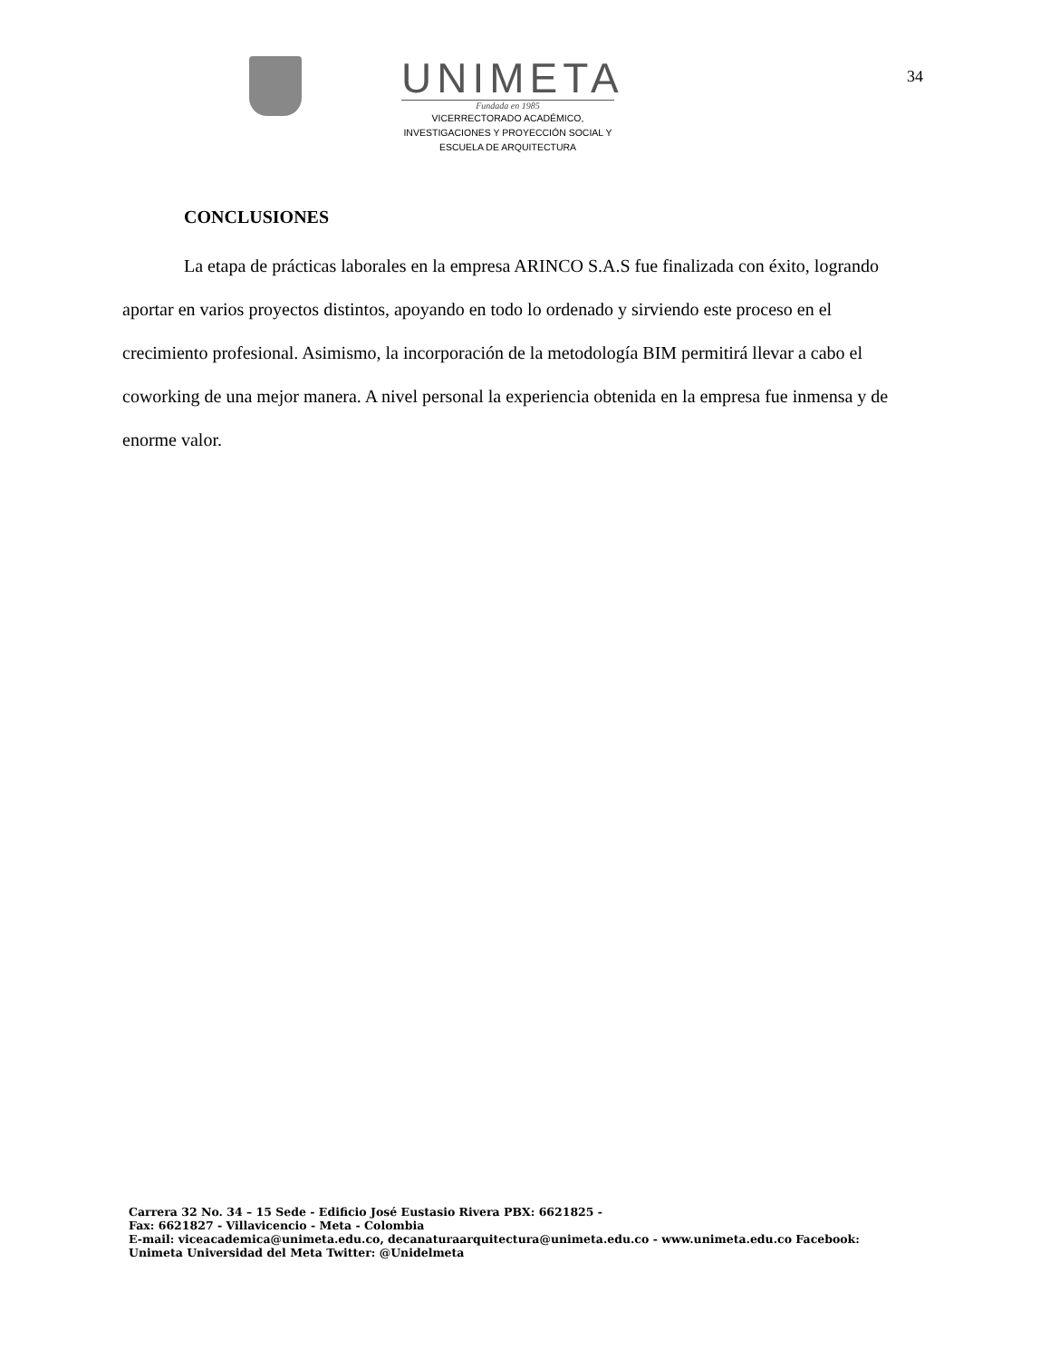UNIMETA
Fundada en 1985
VICERRECTORADO ACADÉMICO,
INVESTIGACIONES Y PROYECCIÓN SOCIAL Y
ESCUELA DE ARQUITECTURA
34
CONCLUSIONES
La etapa de prácticas laborales en la empresa ARINCO S.A.S fue finalizada con éxito, logrando aportar en varios proyectos distintos, apoyando en todo lo ordenado y sirviendo este proceso en el crecimiento profesional. Asimismo, la incorporación de la metodología BIM permitirá llevar a cabo el coworking de una mejor manera. A nivel personal la experiencia obtenida en la empresa fue inmensa y de enorme valor.
Carrera 32 No. 34 – 15 Sede - Edificio José Eustasio Rivera PBX: 6621825 -
Fax: 6621827 - Villavicencio - Meta - Colombia
E-mail: viceacademica@unimeta.edu.co, decanaturaarquitectura@unimeta.edu.co - www.unimeta.edu.co Facebook:
Unimeta Universidad del Meta Twitter: @Unidelmeta